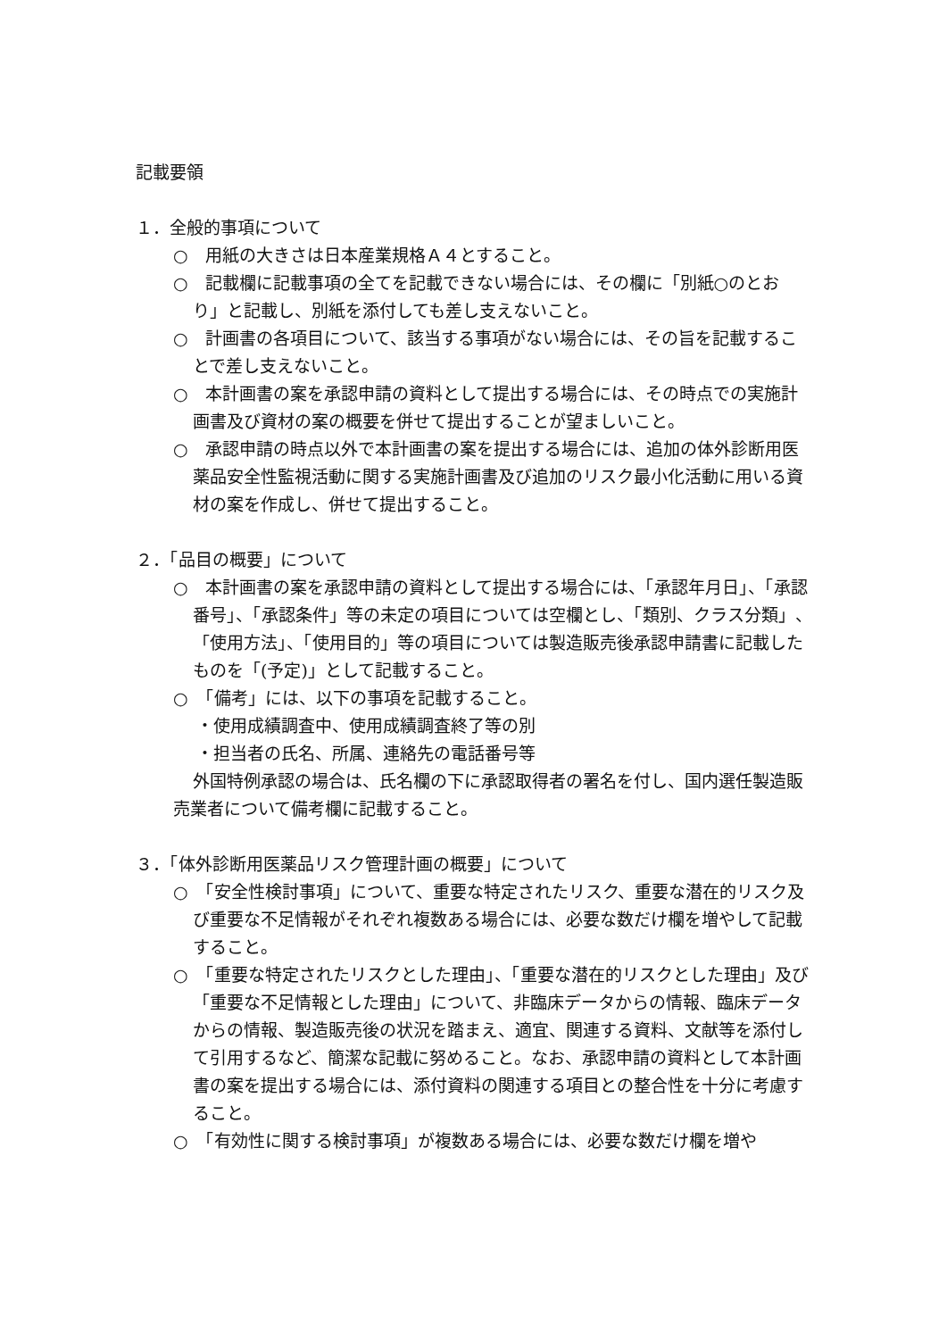記載要領
１．全般的事項について
○　用紙の大きさは日本産業規格Ａ４とすること。
○　記載欄に記載事項の全てを記載できない場合には、その欄に「別紙○のとおり」と記載し、別紙を添付しても差し支えないこと。
○　計画書の各項目について、該当する事項がない場合には、その旨を記載することで差し支えないこと。
○　本計画書の案を承認申請の資料として提出する場合には、その時点での実施計画書及び資材の案の概要を併せて提出することが望ましいこと。
○　承認申請の時点以外で本計画書の案を提出する場合には、追加の体外診断用医薬品安全性監視活動に関する実施計画書及び追加のリスク最小化活動に用いる資材の案を作成し、併せて提出すること。
２．「品目の概要」について
○　本計画書の案を承認申請の資料として提出する場合には、「承認年月日」、「承認番号」、「承認条件」等の未定の項目については空欄とし、「類別、クラス分類」、「使用方法」、「使用目的」等の項目については製造販売後承認申請書に記載したものを「(予定)」として記載すること。
○　「備考」には、以下の事項を記載すること。
・使用成績調査中、使用成績調査終了等の別
・担当者の氏名、所属、連絡先の電話番号等
外国特例承認の場合は、氏名欄の下に承認取得者の署名を付し、国内選任製造販売業者について備考欄に記載すること。
３．「体外診断用医薬品リスク管理計画の概要」について
○　「安全性検討事項」について、重要な特定されたリスク、重要な潜在的リスク及び重要な不足情報がそれぞれ複数ある場合には、必要な数だけ欄を増やして記載すること。
○　「重要な特定されたリスクとした理由」、「重要な潜在的リスクとした理由」及び「重要な不足情報とした理由」について、非臨床データからの情報、臨床データからの情報、製造販売後の状況を踏まえ、適宜、関連する資料、文献等を添付して引用するなど、簡潔な記載に努めること。なお、承認申請の資料として本計画書の案を提出する場合には、添付資料の関連する項目との整合性を十分に考慮すること。
○　「有効性に関する検討事項」が複数ある場合には、必要な数だけ欄を増や